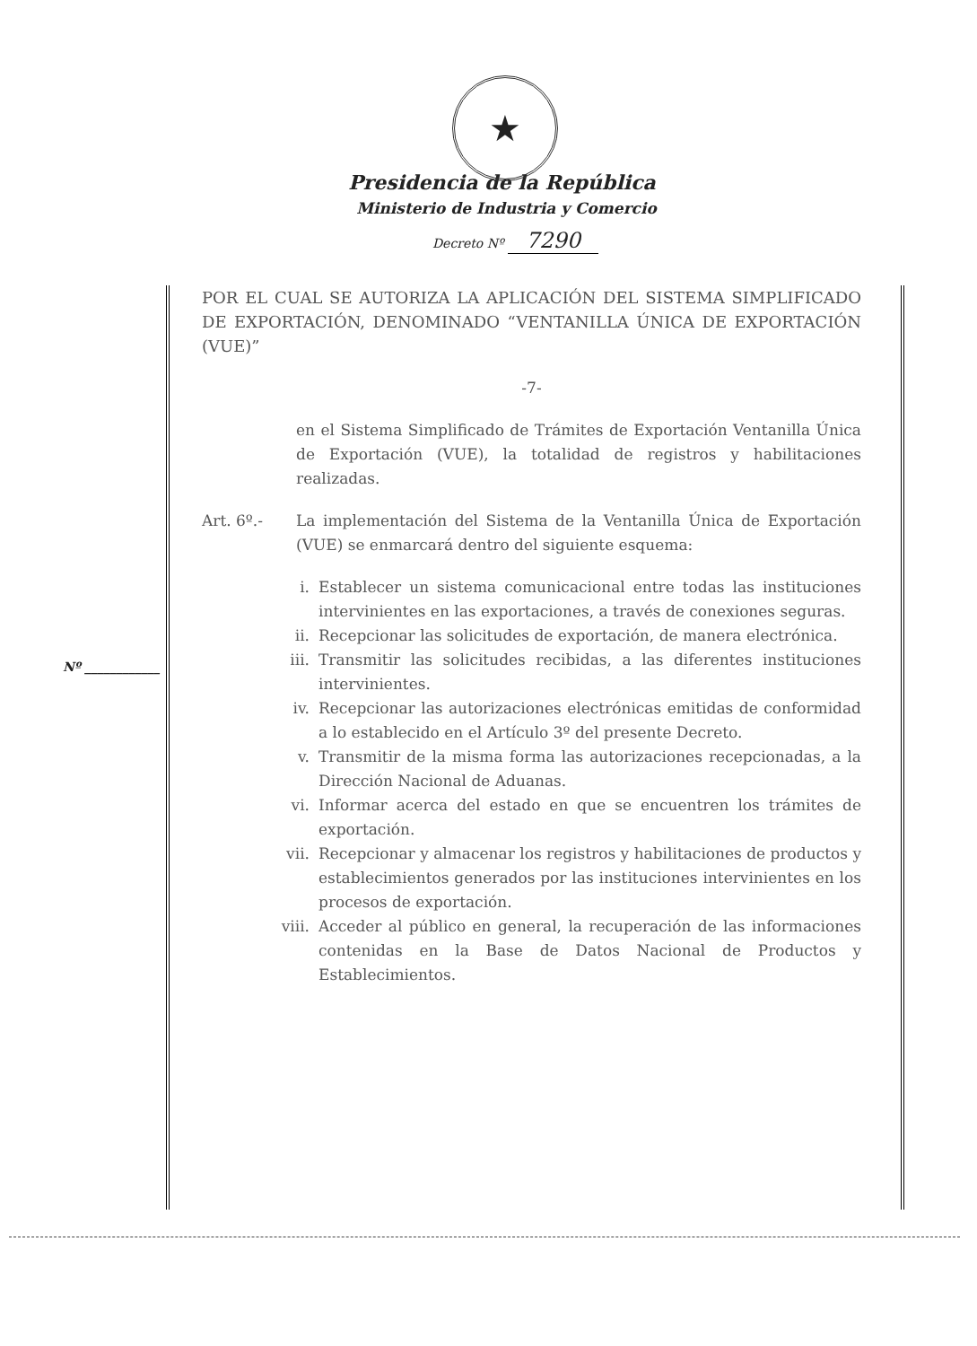★
Presidencia de la República
Ministerio de Industria y Comercio
Decreto Nº 7290
POR EL CUAL SE AUTORIZA LA APLICACIÓN DEL SISTEMA SIMPLIFICADO DE EXPORTACIÓN, DENOMINADO “VENTANILLA ÚNICA DE EXPORTACIÓN (VUE)”
-7-
en el Sistema Simplificado de Trámites de Exportación Ventanilla Única de Exportación (VUE), la totalidad de registros y habilitaciones realizadas.
Art. 6º.- La implementación del Sistema de la Ventanilla Única de Exportación (VUE) se enmarcará dentro del siguiente esquema:
i. Establecer un sistema comunicacional entre todas las instituciones intervinientes en las exportaciones, a través de conexiones seguras.
ii. Recepcionar las solicitudes de exportación, de manera electrónica.
iii. Transmitir las solicitudes recibidas, a las diferentes instituciones intervinientes.
iv. Recepcionar las autorizaciones electrónicas emitidas de conformidad a lo establecido en el Artículo 3º del presente Decreto.
v. Transmitir de la misma forma las autorizaciones recepcionadas, a la Dirección Nacional de Aduanas.
vi. Informar acerca del estado en que se encuentren los trámites de exportación.
vii. Recepcionar y almacenar los registros y habilitaciones de productos y establecimientos generados por las instituciones intervinientes en los procesos de exportación.
viii. Acceder al público en general, la recuperación de las informaciones contenidas en la Base de Datos Nacional de Productos y Establecimientos.
Nº ____________